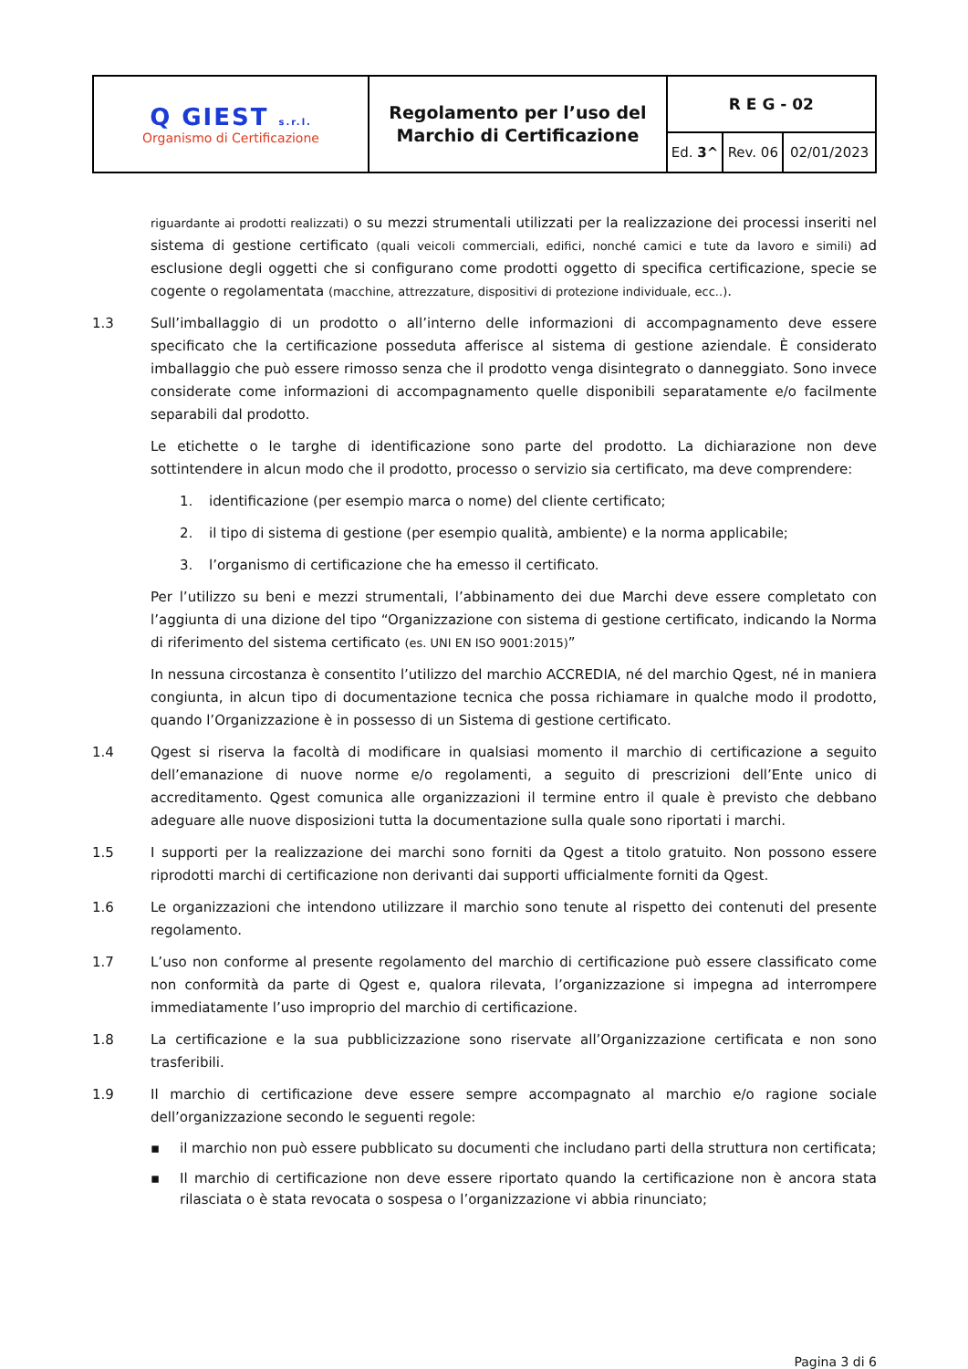| Q GIEST s.r.l. Organismo di Certificazione | Regolamento per l’uso del Marchio di Certificazione | R E G - 02 | | |
| | | Ed. 3^ | Rev. 06 | 02/01/2023 |
riguardante ai prodotti realizzati) o su mezzi strumentali utilizzati per la realizzazione dei processi inseriti nel sistema di gestione certificato (quali veicoli commerciali, edifici, nonché camici e tute da lavoro e simili) ad esclusione degli oggetti che si configurano come prodotti oggetto di specifica certificazione, specie se cogente o regolamentata (macchine, attrezzature, dispositivi di protezione individuale, ecc..).
1.3 Sull’imballaggio di un prodotto o all’interno delle informazioni di accompagnamento deve essere specificato che la certificazione posseduta afferisce al sistema di gestione aziendale. È considerato imballaggio che può essere rimosso senza che il prodotto venga disintegrato o danneggiato. Sono invece considerate come informazioni di accompagnamento quelle disponibili separatamente e/o facilmente separabili dal prodotto.
Le etichette o le targhe di identificazione sono parte del prodotto. La dichiarazione non deve sottintendere in alcun modo che il prodotto, processo o servizio sia certificato, ma deve comprendere:
1. identificazione (per esempio marca o nome) del cliente certificato;
2. il tipo di sistema di gestione (per esempio qualità, ambiente) e la norma applicabile;
3. l’organismo di certificazione che ha emesso il certificato.
Per l’utilizzo su beni e mezzi strumentali, l’abbinamento dei due Marchi deve essere completato con l’aggiunta di una dizione del tipo “Organizzazione con sistema di gestione certificato, indicando la Norma di riferimento del sistema certificato (es. UNI EN ISO 9001:2015)”
In nessuna circostanza è consentito l’utilizzo del marchio ACCREDIA, né del marchio Qgest, né in maniera congiunta, in alcun tipo di documentazione tecnica che possa richiamare in qualche modo il prodotto, quando l’Organizzazione è in possesso di un Sistema di gestione certificato.
1.4 Qgest si riserva la facoltà di modificare in qualsiasi momento il marchio di certificazione a seguito dell’emanazione di nuove norme e/o regolamenti, a seguito di prescrizioni dell’Ente unico di accreditamento. Qgest comunica alle organizzazioni il termine entro il quale è previsto che debbano adeguare alle nuove disposizioni tutta la documentazione sulla quale sono riportati i marchi.
1.5 I supporti per la realizzazione dei marchi sono forniti da Qgest a titolo gratuito. Non possono essere riprodotti marchi di certificazione non derivanti dai supporti ufficialmente forniti da Qgest.
1.6 Le organizzazioni che intendono utilizzare il marchio sono tenute al rispetto dei contenuti del presente regolamento.
1.7 L’uso non conforme al presente regolamento del marchio di certificazione può essere classificato come non conformità da parte di Qgest e, qualora rilevata, l’organizzazione si impegna ad interrompere immediatamente l’uso improprio del marchio di certificazione.
1.8 La certificazione e la sua pubblicizzazione sono riservate all’Organizzazione certificata e non sono trasferibili.
1.9 Il marchio di certificazione deve essere sempre accompagnato al marchio e/o ragione sociale dell’organizzazione secondo le seguenti regole:
▪ il marchio non può essere pubblicato su documenti che includano parti della struttura non certificata;
▪ Il marchio di certificazione non deve essere riportato quando la certificazione non è ancora stata rilasciata o è stata revocata o sospesa o l’organizzazione vi abbia rinunciato;
Pagina 3 di 6